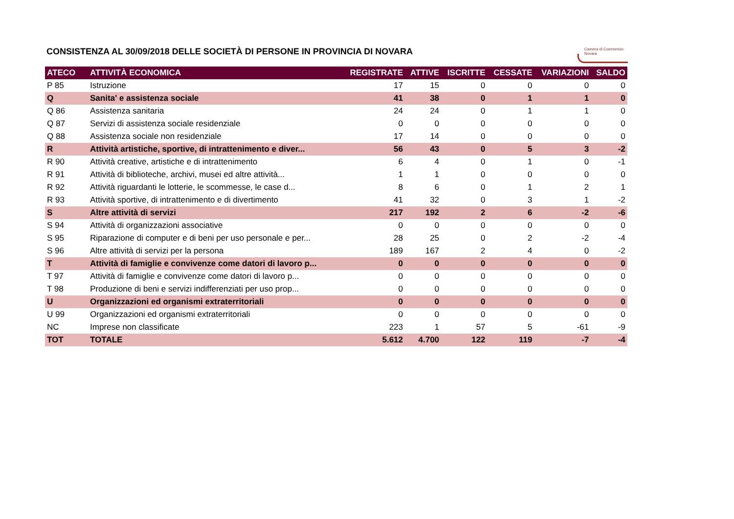Camera di Commercio
Novara
CONSISTENZA AL 30/09/2018 DELLE SOCIETÀ DI PERSONE IN PROVINCIA DI NOVARA
| ATECO | ATTIVITÀ ECONOMICA | REGISTRATE | ATTIVE | ISCRITTE | CESSATE | VARIAZIONI | SALDO |
| --- | --- | --- | --- | --- | --- | --- | --- |
| P 85 | Istruzione | 17 | 15 | 0 | 0 | 0 | 0 |
| Q | Sanita' e assistenza sociale | 41 | 38 | 0 | 1 | 1 | 0 |
| Q 86 | Assistenza sanitaria | 24 | 24 | 0 | 1 | 1 | 0 |
| Q 87 | Servizi di assistenza sociale residenziale | 0 | 0 | 0 | 0 | 0 | 0 |
| Q 88 | Assistenza sociale non residenziale | 17 | 14 | 0 | 0 | 0 | 0 |
| R | Attività artistiche, sportive, di intrattenimento e diver... | 56 | 43 | 0 | 5 | 3 | -2 |
| R 90 | Attività creative, artistiche e di intrattenimento | 6 | 4 | 0 | 1 | 0 | -1 |
| R 91 | Attività di biblioteche, archivi, musei ed altre attività... | 1 | 1 | 0 | 0 | 0 | 0 |
| R 92 | Attività riguardanti le lotterie, le scommesse, le case d... | 8 | 6 | 0 | 1 | 2 | 1 |
| R 93 | Attività sportive, di intrattenimento e di divertimento | 41 | 32 | 0 | 3 | 1 | -2 |
| S | Altre attività di servizi | 217 | 192 | 2 | 6 | -2 | -6 |
| S 94 | Attività di organizzazioni associative | 0 | 0 | 0 | 0 | 0 | 0 |
| S 95 | Riparazione di computer e di beni per uso personale e per... | 28 | 25 | 0 | 2 | -2 | -4 |
| S 96 | Altre attività di servizi per la persona | 189 | 167 | 2 | 4 | 0 | -2 |
| T | Attività di famiglie e convivenze come datori di lavoro p... | 0 | 0 | 0 | 0 | 0 | 0 |
| T 97 | Attività di famiglie e convivenze come datori di lavoro p... | 0 | 0 | 0 | 0 | 0 | 0 |
| T 98 | Produzione di beni e servizi indifferenziati per uso prop... | 0 | 0 | 0 | 0 | 0 | 0 |
| U | Organizzazioni ed organismi extraterritoriali | 0 | 0 | 0 | 0 | 0 | 0 |
| U 99 | Organizzazioni ed organismi extraterritoriali | 0 | 0 | 0 | 0 | 0 | 0 |
| NC | Imprese non classificate | 223 | 1 | 57 | 5 | -61 | -9 |
| TOT | TOTALE | 5.612 | 4.700 | 122 | 119 | -7 | -4 |